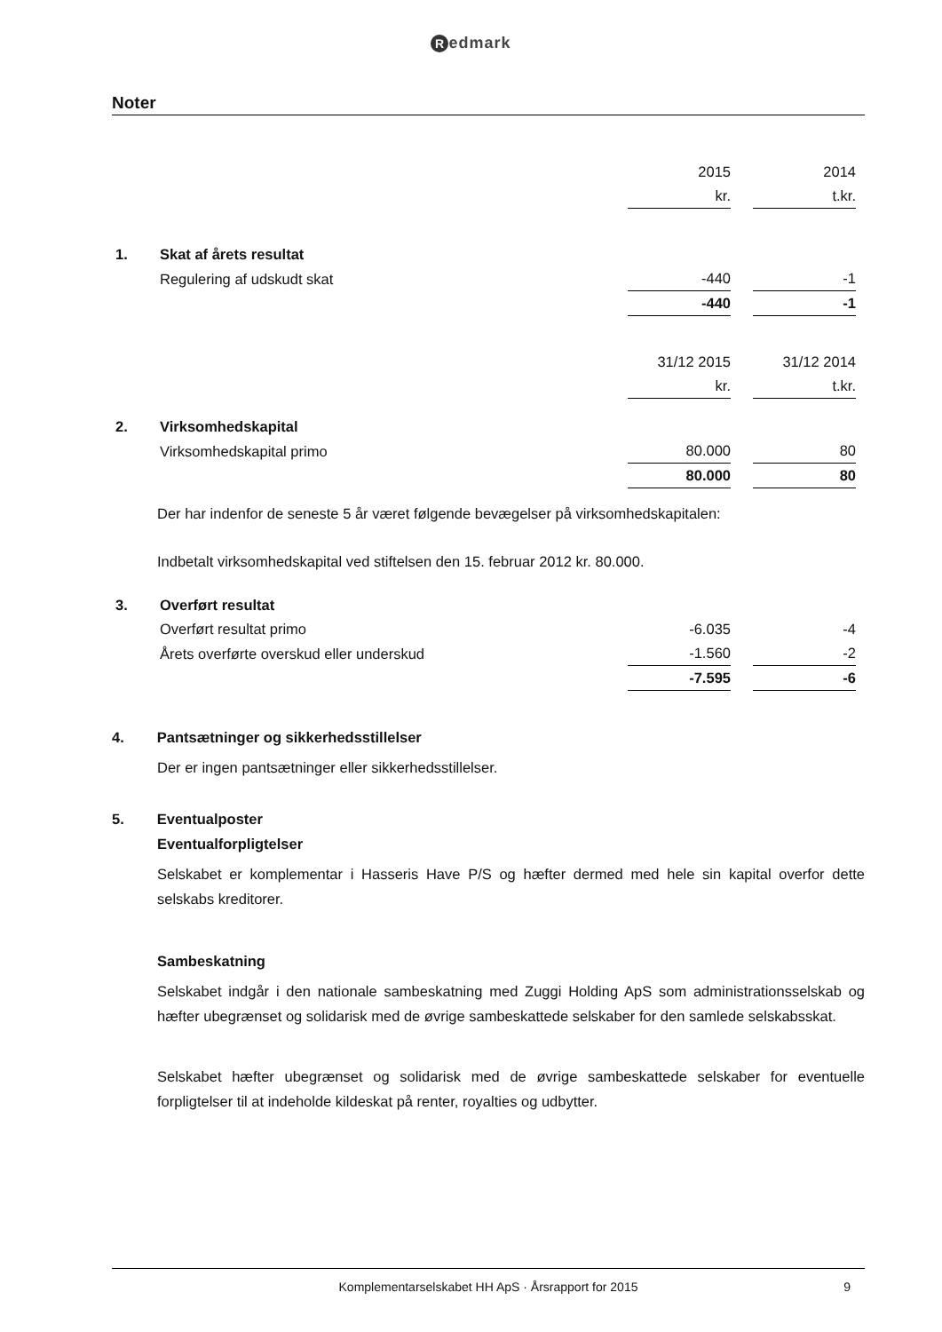Redmark
Noter
| | | 2015 | | 2014 |
| | | kr. | | t.kr. |
| 1. | Skat af årets resultat | | | |
| | Regulering af udskudt skat | -440 | | -1 |
| | | -440 | | -1 |
| | | 31/12 2015 | | 31/12 2014 |
| | | kr. | | t.kr. |
| 2. | Virksomhedskapital | | | |
| | Virksomhedskapital primo | 80.000 | | 80 |
| | | 80.000 | | 80 |
Der har indenfor de seneste 5 år været følgende bevægelser på virksomhedskapitalen:
Indbetalt virksomhedskapital ved stiftelsen den 15. februar 2012 kr. 80.000.
| 3. | Overført resultat | | | |
| | Overført resultat primo | -6.035 | | -4 |
| | Årets overførte overskud eller underskud | -1.560 | | -2 |
| | | -7.595 | | -6 |
4. Pantsætninger og sikkerhedsstillelser
Der er ingen pantsætninger eller sikkerhedsstillelser.
5. Eventualposter
Eventualforpligtelser
Selskabet er komplementar i Hasseris Have P/S og hæfter dermed med hele sin kapital overfor dette selskabs kreditorer.
Sambeskatning
Selskabet indgår i den nationale sambeskatning med Zuggi Holding ApS som administrationsselskab og hæfter ubegrænset og solidarisk med de øvrige sambeskattede selskaber for den samlede selskabsskat.
Selskabet hæfter ubegrænset og solidarisk med de øvrige sambeskattede selskaber for eventuelle forpligtelser til at indeholde kildeskat på renter, royalties og udbytter.
Komplementarselskabet HH ApS · Årsrapport for 2015 9